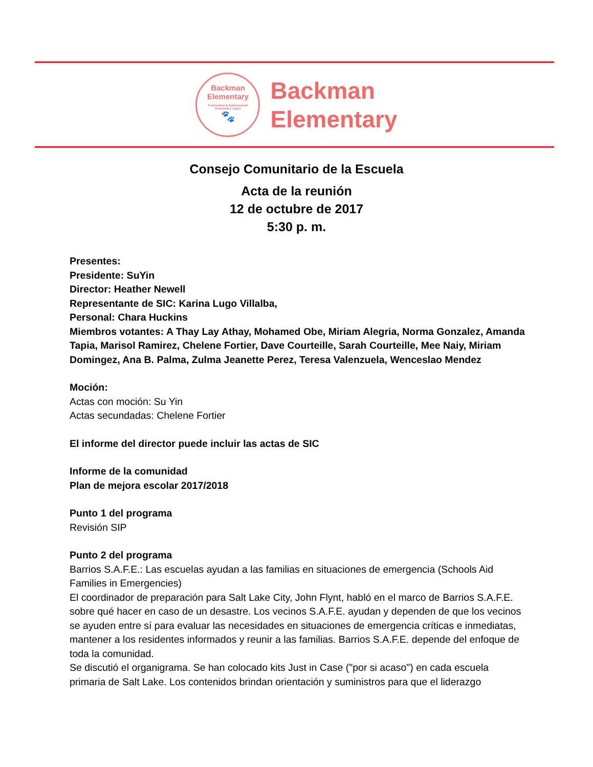Backman
Elementary
Connection & Achievement
Conexión y Logro
🐾
Backman
Elementary
Consejo Comunitario de la Escuela
Acta de la reunión
12 de octubre de 2017
5:30 p. m.
Presentes:
Presidente: SuYin
Director: Heather Newell
Representante de SIC: Karina Lugo Villalba,
Personal: Chara Huckins
Miembros votantes: A Thay Lay Athay, Mohamed Obe, Miriam Alegria, Norma Gonzalez, Amanda Tapia, Marisol Ramirez, Chelene Fortier, Dave Courteille, Sarah Courteille, Mee Naiy, Miriam Domingez, Ana B. Palma, Zulma Jeanette Perez, Teresa Valenzuela, Wenceslao Mendez
Moción:
Actas con moción: Su Yin
Actas secundadas: Chelene Fortier
El informe del director puede incluir las actas de SIC
Informe de la comunidad
Plan de mejora escolar 2017/2018
Punto 1 del programa
Revisión SIP
Punto 2 del programa
Barrios S.A.F.E.: Las escuelas ayudan a las familias en situaciones de emergencia (Schools Aid Families in Emergencies)
El coordinador de preparación para Salt Lake City, John Flynt, habló en el marco de Barrios S.A.F.E. sobre qué hacer en caso de un desastre. Los vecinos S.A.F.E. ayudan y dependen de que los vecinos se ayuden entre sí para evaluar las necesidades en situaciones de emergencia críticas e inmediatas, mantener a los residentes informados y reunir a las familias. Barrios S.A.F.E. depende del enfoque de toda la comunidad.
Se discutió el organigrama. Se han colocado kits Just in Case ("por si acaso") en cada escuela primaria de Salt Lake. Los contenidos brindan orientación y suministros para que el liderazgo